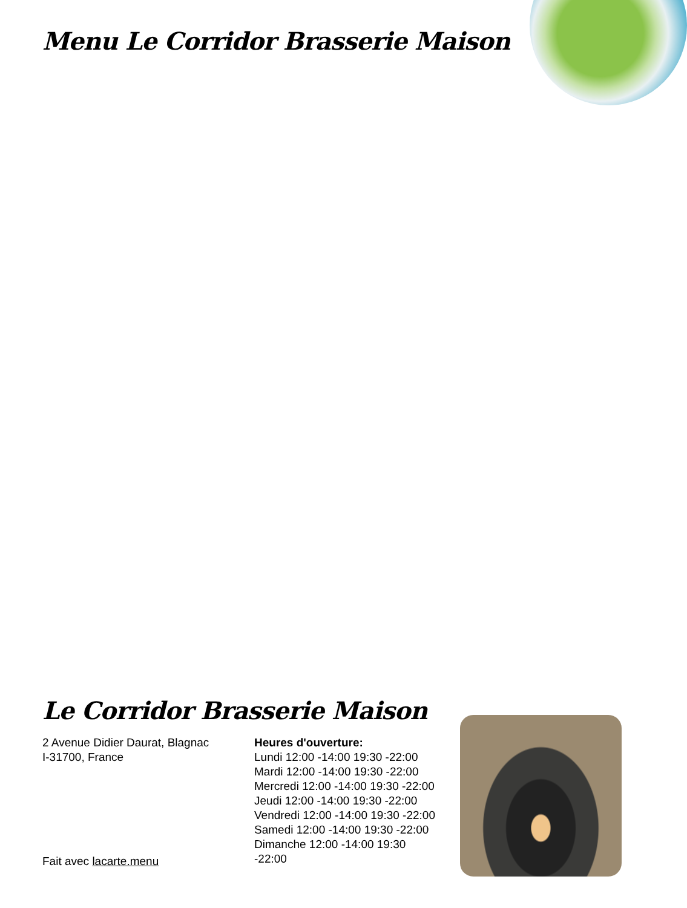Menu Le Corridor Brasserie Maison
Le Corridor Brasserie Maison
2 Avenue Didier Daurat, Blagnac
I-31700, France
Fait avec lacarte.menu
Heures d'ouverture:
Lundi 12:00 -14:00 19:30 -22:00
Mardi 12:00 -14:00 19:30 -22:00
Mercredi 12:00 -14:00 19:30 -22:00
Jeudi 12:00 -14:00 19:30 -22:00
Vendredi 12:00 -14:00 19:30 -22:00
Samedi 12:00 -14:00 19:30 -22:00
Dimanche 12:00 -14:00 19:30
-22:00